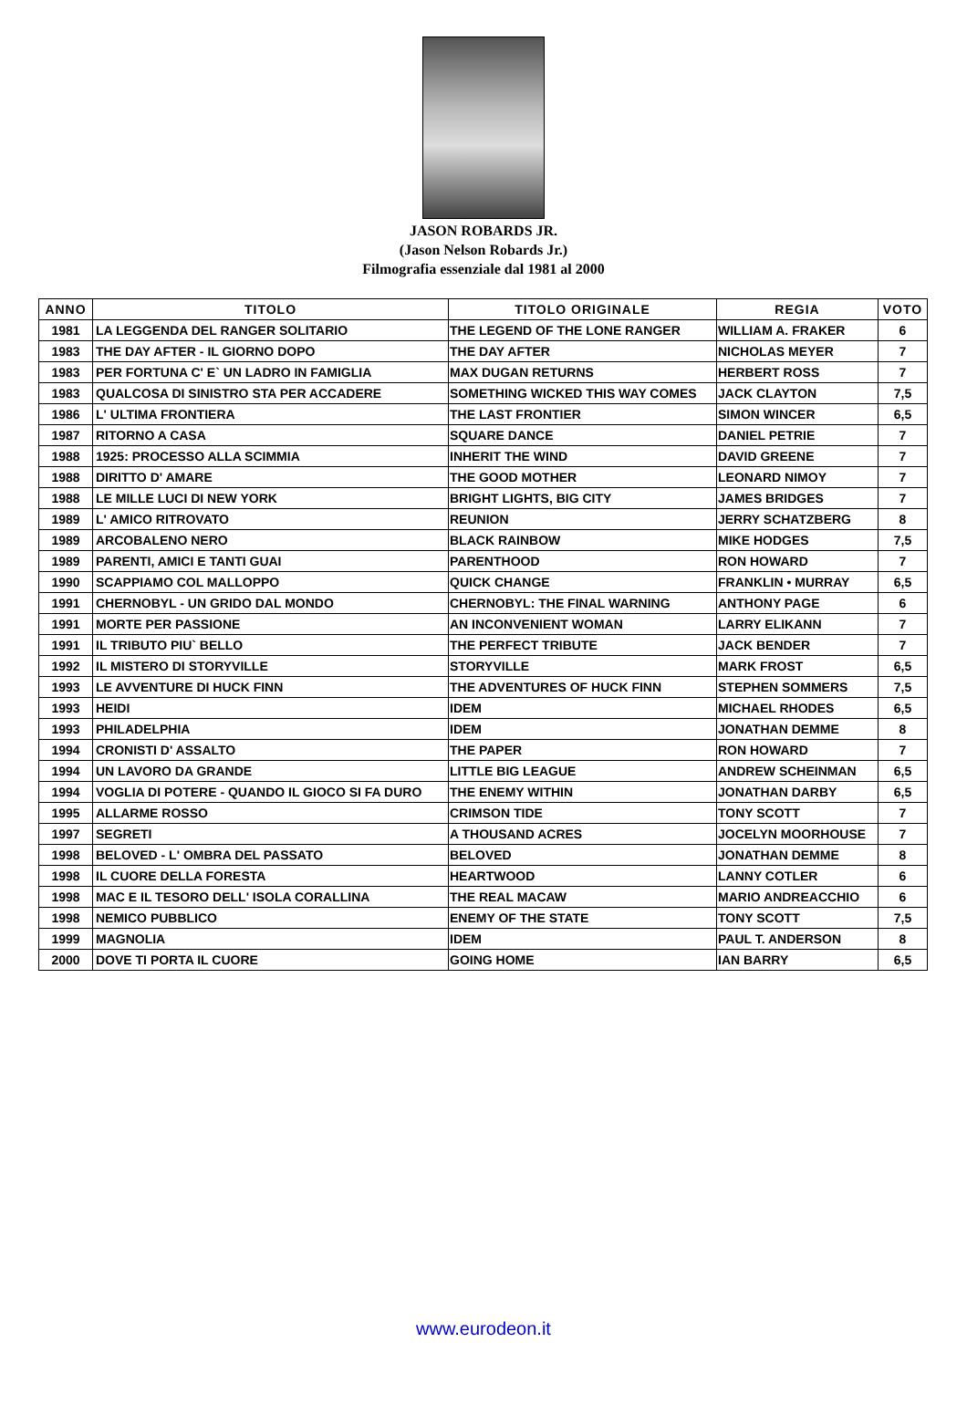JASON ROBARDS JR.
(Jason Nelson Robards Jr.)
Filmografia essenziale dal 1981 al 2000
| ANNO | TITOLO | TITOLO ORIGINALE | REGIA | VOTO |
| --- | --- | --- | --- | --- |
| 1981 | LA LEGGENDA DEL RANGER SOLITARIO | THE LEGEND OF THE LONE RANGER | WILLIAM A. FRAKER | 6 |
| 1983 | THE DAY AFTER - IL GIORNO DOPO | THE DAY AFTER | NICHOLAS MEYER | 7 |
| 1983 | PER FORTUNA C' E` UN LADRO IN FAMIGLIA | MAX DUGAN RETURNS | HERBERT ROSS | 7 |
| 1983 | QUALCOSA DI SINISTRO STA PER ACCADERE | SOMETHING WICKED THIS WAY COMES | JACK CLAYTON | 7,5 |
| 1986 | L' ULTIMA FRONTIERA | THE LAST FRONTIER | SIMON WINCER | 6,5 |
| 1987 | RITORNO A CASA | SQUARE DANCE | DANIEL PETRIE | 7 |
| 1988 | 1925: PROCESSO ALLA SCIMMIA | INHERIT THE WIND | DAVID GREENE | 7 |
| 1988 | DIRITTO D' AMARE | THE GOOD MOTHER | LEONARD NIMOY | 7 |
| 1988 | LE MILLE LUCI DI NEW YORK | BRIGHT LIGHTS, BIG CITY | JAMES BRIDGES | 7 |
| 1989 | L' AMICO RITROVATO | REUNION | JERRY SCHATZBERG | 8 |
| 1989 | ARCOBALENO NERO | BLACK RAINBOW | MIKE HODGES | 7,5 |
| 1989 | PARENTI, AMICI E TANTI GUAI | PARENTHOOD | RON HOWARD | 7 |
| 1990 | SCAPPIAMO COL MALLOPPO | QUICK CHANGE | FRANKLIN • MURRAY | 6,5 |
| 1991 | CHERNOBYL - UN GRIDO DAL MONDO | CHERNOBYL: THE FINAL WARNING | ANTHONY PAGE | 6 |
| 1991 | MORTE PER PASSIONE | AN INCONVENIENT WOMAN | LARRY ELIKANN | 7 |
| 1991 | IL TRIBUTO PIU` BELLO | THE PERFECT TRIBUTE | JACK BENDER | 7 |
| 1992 | IL MISTERO DI STORYVILLE | STORYVILLE | MARK FROST | 6,5 |
| 1993 | LE AVVENTURE DI HUCK FINN | THE ADVENTURES OF HUCK FINN | STEPHEN SOMMERS | 7,5 |
| 1993 | HEIDI | IDEM | MICHAEL RHODES | 6,5 |
| 1993 | PHILADELPHIA | IDEM | JONATHAN DEMME | 8 |
| 1994 | CRONISTI D' ASSALTO | THE PAPER | RON HOWARD | 7 |
| 1994 | UN LAVORO DA GRANDE | LITTLE BIG LEAGUE | ANDREW SCHEINMAN | 6,5 |
| 1994 | VOGLIA DI POTERE - QUANDO IL GIOCO SI FA DURO | THE ENEMY WITHIN | JONATHAN DARBY | 6,5 |
| 1995 | ALLARME ROSSO | CRIMSON TIDE | TONY SCOTT | 7 |
| 1997 | SEGRETI | A THOUSAND ACRES | JOCELYN MOORHOUSE | 7 |
| 1998 | BELOVED - L' OMBRA DEL PASSATO | BELOVED | JONATHAN DEMME | 8 |
| 1998 | IL CUORE DELLA FORESTA | HEARTWOOD | LANNY COTLER | 6 |
| 1998 | MAC E IL TESORO DELL' ISOLA CORALLINA | THE REAL MACAW | MARIO ANDREACCHIO | 6 |
| 1998 | NEMICO PUBBLICO | ENEMY OF THE STATE | TONY SCOTT | 7,5 |
| 1999 | MAGNOLIA | IDEM | PAUL T. ANDERSON | 8 |
| 2000 | DOVE TI PORTA IL CUORE | GOING HOME | IAN BARRY | 6,5 |
www.eurodeon.it